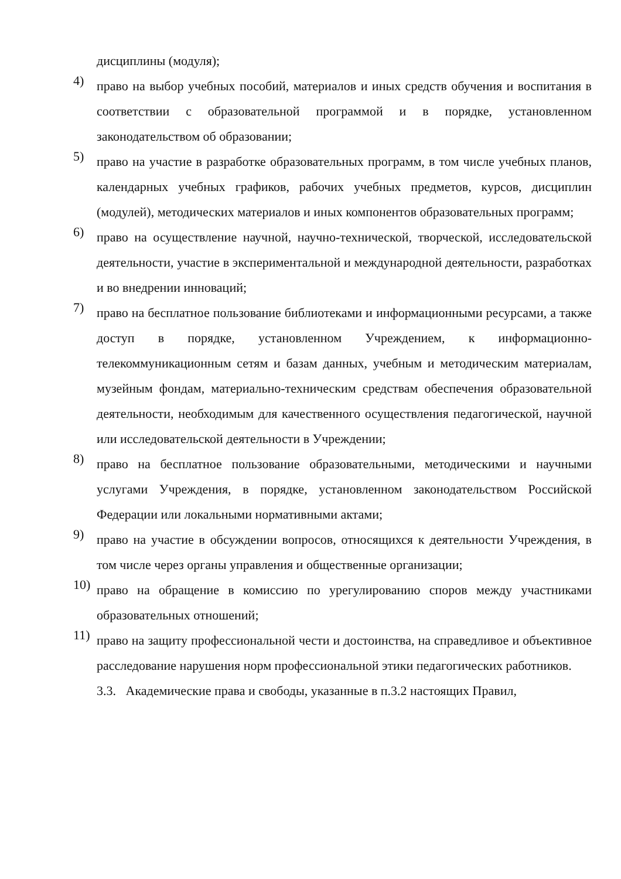дисциплины (модуля);
4) право на выбор учебных пособий, материалов и иных средств обучения и воспитания в соответствии с образовательной программой и в порядке, установленном законодательством об образовании;
5) право на участие в разработке образовательных программ, в том числе учебных планов, календарных учебных графиков, рабочих учебных предметов, курсов, дисциплин (модулей), методических материалов и иных компонентов образовательных программ;
6) право на осуществление научной, научно-технической, творческой, исследовательской деятельности, участие в экспериментальной и международной деятельности, разработках и во внедрении инноваций;
7) право на бесплатное пользование библиотеками и информационными ресурсами, а также доступ в порядке, установленном Учреждением, к информационно-телекоммуникационным сетям и базам данных, учебным и методическим материалам, музейным фондам, материально-техническим средствам обеспечения образовательной деятельности, необходимым для качественного осуществления педагогической, научной или исследовательской деятельности в Учреждении;
8) право на бесплатное пользование образовательными, методическими и научными услугами Учреждения, в порядке, установленном законодательством Российской Федерации или локальными нормативными актами;
9) право на участие в обсуждении вопросов, относящихся к деятельности Учреждения, в том числе через органы управления и общественные организации;
10) право на обращение в комиссию по урегулированию споров между участниками образовательных отношений;
11) право на защиту профессиональной чести и достоинства, на справедливое и объективное расследование нарушения норм профессиональной этики педагогических работников.
3.3. Академические права и свободы, указанные в п.3.2 настоящих Правил,